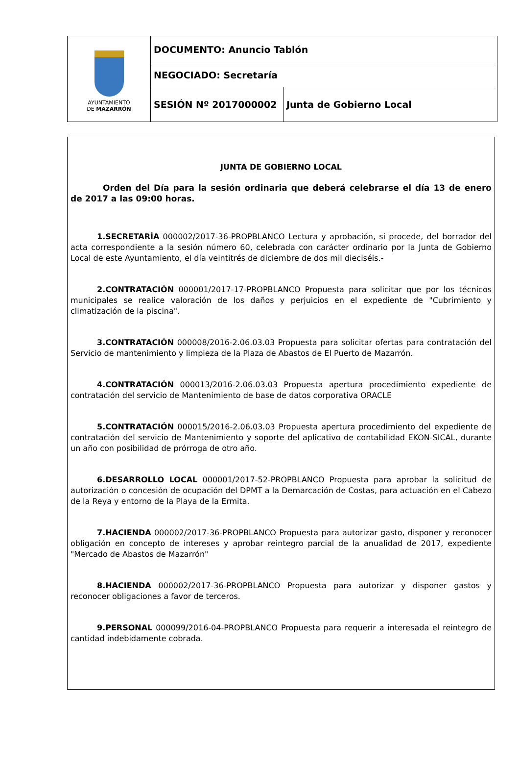| AYUNTAMIENTO DE MAZARRÓN | DOCUMENTO: Anuncio Tablón | |
| | NEGOCIADO: Secretaría | |
| | SESIÓN Nº 2017000002 | Junta de Gobierno Local |
JUNTA DE GOBIERNO LOCAL
Orden del Día para la sesión ordinaria que deberá celebrarse el día 13 de enero de 2017 a las 09:00 horas.
1.SECRETARÍA 000002/2017-36-PROPBLANCO Lectura y aprobación, si procede, del borrador del acta correspondiente a la sesión número 60, celebrada con carácter ordinario por la Junta de Gobierno Local de este Ayuntamiento, el día veintitrés de diciembre de dos mil dieciséis.-
2.CONTRATACIÓN 000001/2017-17-PROPBLANCO Propuesta para solicitar que por los técnicos municipales se realice valoración de los daños y perjuicios en el expediente de "Cubrimiento y climatización de la piscina".
3.CONTRATACIÓN 000008/2016-2.06.03.03 Propuesta para solicitar ofertas para contratación del Servicio de mantenimiento y limpieza de la Plaza de Abastos de El Puerto de Mazarrón.
4.CONTRATACIÓN 000013/2016-2.06.03.03 Propuesta apertura procedimiento expediente de contratación del servicio de Mantenimiento de base de datos corporativa ORACLE
5.CONTRATACIÓN 000015/2016-2.06.03.03 Propuesta apertura procedimiento del expediente de contratación del servicio de Mantenimiento y soporte del aplicativo de contabilidad EKON-SICAL, durante un año con posibilidad de prórroga de otro año.
6.DESARROLLO LOCAL 000001/2017-52-PROPBLANCO Propuesta para aprobar la solicitud de autorización o concesión de ocupación del DPMT a la Demarcación de Costas, para actuación en el Cabezo de la Reya y entorno de la Playa de la Ermita.
7.HACIENDA 000002/2017-36-PROPBLANCO Propuesta para autorizar gasto, disponer y reconocer obligación en concepto de intereses y aprobar reintegro parcial de la anualidad de 2017, expediente "Mercado de Abastos de Mazarrón"
8.HACIENDA 000002/2017-36-PROPBLANCO Propuesta para autorizar y disponer gastos y reconocer obligaciones a favor de terceros.
9.PERSONAL 000099/2016-04-PROPBLANCO Propuesta para requerir a interesada el reintegro de cantidad indebidamente cobrada.